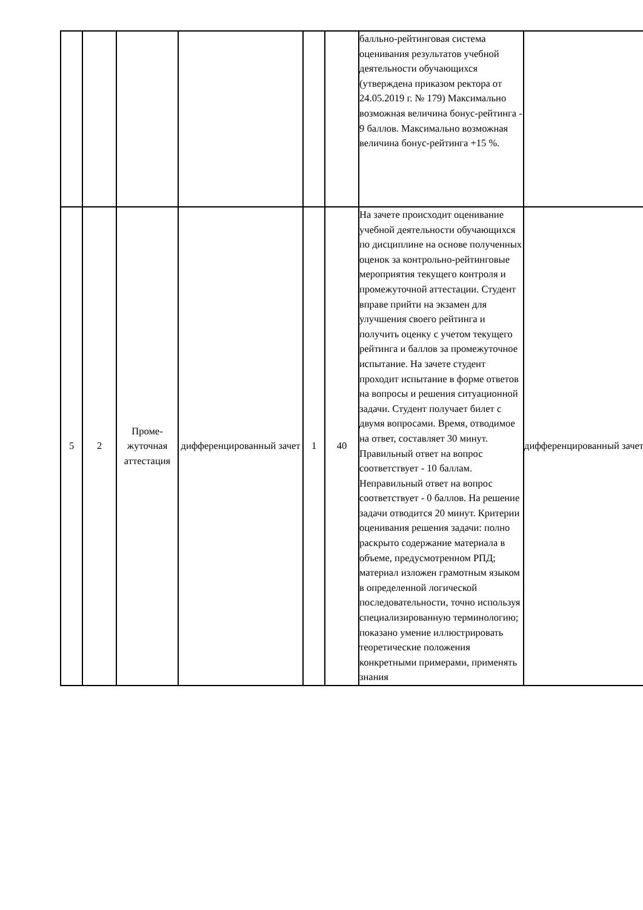| | | | | | | балльно-рейтинговая система оценивания результатов учебной деятельности обучающихся (утверждена приказом ректора от 24.05.2019 г. № 179) Максимально возможная величина бонус-рейтинга - 9 баллов. Максимально возможная величина бонус-рейтинга +15 %. | |
| 5 | 2 | Проме-жуточная аттестация | дифференцированный зачет | 1 | 40 | На зачете происходит оценивание учебной деятельности обучающихся по дисциплине на основе полученных оценок за контрольно-рейтинговые мероприятия текущего контроля и промежуточной аттестации. Студент вправе прийти на экзамен для улучшения своего рейтинга и получить оценку с учетом текущего рейтинга и баллов за промежуточное испытание. На зачете студент проходит испытание в форме ответов на вопросы и решения ситуационной задачи. Студент получает билет с двумя вопросами. Время, отводимое на ответ, составляет 30 минут. Правильный ответ на вопрос соответствует - 10 баллам. Неправильный ответ на вопрос соответствует - 0 баллов. На решение задачи отводится 20 минут. Критерии оценивания решения задачи: полно раскрыто содержание материала в объеме, предусмотренном РПД; материал изложен грамотным языком в определенной логической последовательности, точно используя специализированную терминологию; показано умение иллюстрировать теоретические положения конкретными примерами, применять знания | дифференцированный зачет |